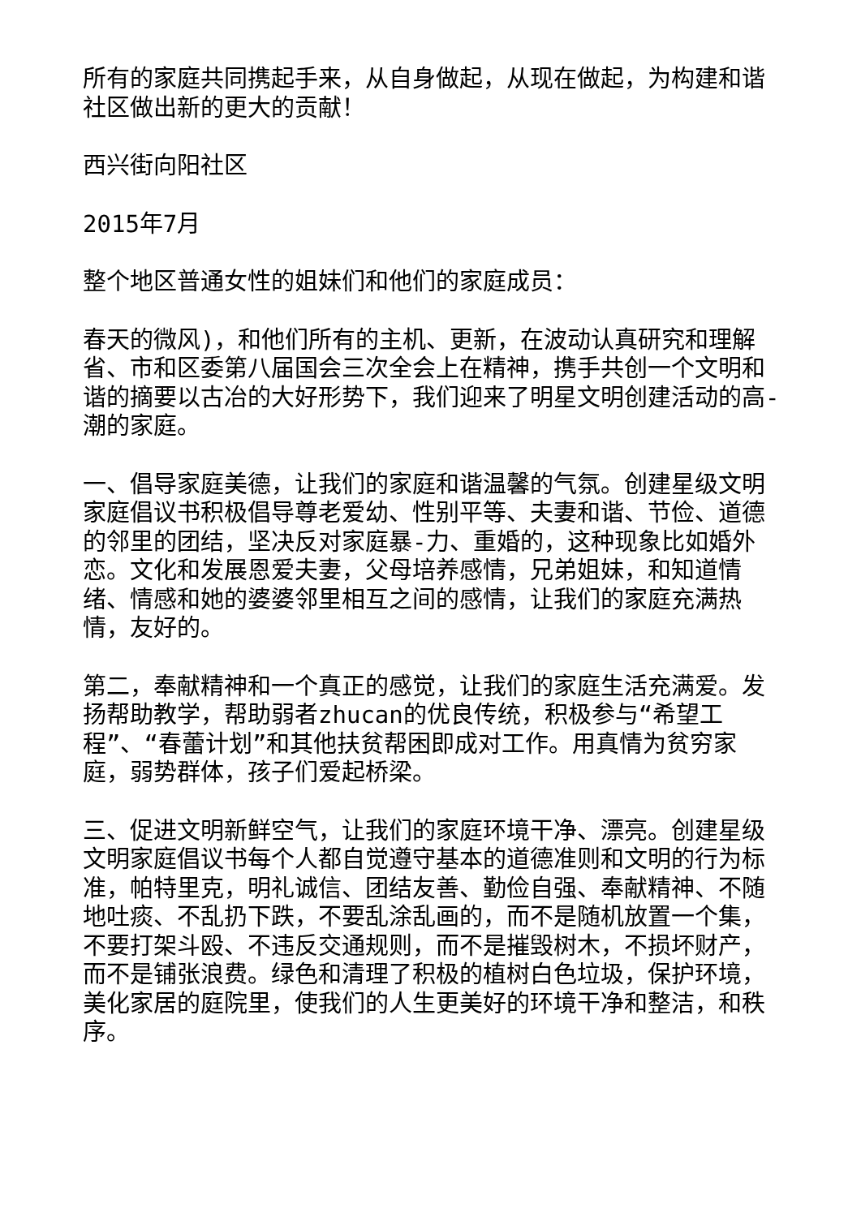所有的家庭共同携起手来，从自身做起，从现在做起，为构建和谐社区做出新的更大的贡献！
西兴街向阳社区
2015年7月
整个地区普通女性的姐妹们和他们的家庭成员：
春天的微风)，和他们所有的主机、更新，在波动认真研究和理解省、市和区委第八届国会三次全会上在精神，携手共创一个文明和谐的摘要以古冶的大好形势下，我们迎来了明星文明创建活动的高-潮的家庭。
一、倡导家庭美德，让我们的家庭和谐温馨的气氛。创建星级文明家庭倡议书积极倡导尊老爱幼、性别平等、夫妻和谐、节俭、道德的邻里的团结，坚决反对家庭暴-力、重婚的，这种现象比如婚外恋。文化和发展恩爱夫妻，父母培养感情，兄弟姐妹，和知道情绪、情感和她的婆婆邻里相互之间的感情，让我们的家庭充满热情，友好的。
第二，奉献精神和一个真正的感觉，让我们的家庭生活充满爱。发扬帮助教学，帮助弱者zhucan的优良传统，积极参与“希望工程”、“春蕾计划”和其他扶贫帮困即成对工作。用真情为贫穷家庭，弱势群体，孩子们爱起桥梁。
三、促进文明新鲜空气，让我们的家庭环境干净、漂亮。创建星级文明家庭倡议书每个人都自觉遵守基本的道德准则和文明的行为标准，帕特里克，明礼诚信、团结友善、勤俭自强、奉献精神、不随地吐痰、不乱扔下跌，不要乱涂乱画的，而不是随机放置一个集，不要打架斗殴、不违反交通规则，而不是摧毁树木，不损坏财产，而不是铺张浪费。绿色和清理了积极的植树白色垃圾，保护环境，美化家居的庭院里，使我们的人生更美好的环境干净和整洁，和秩序。